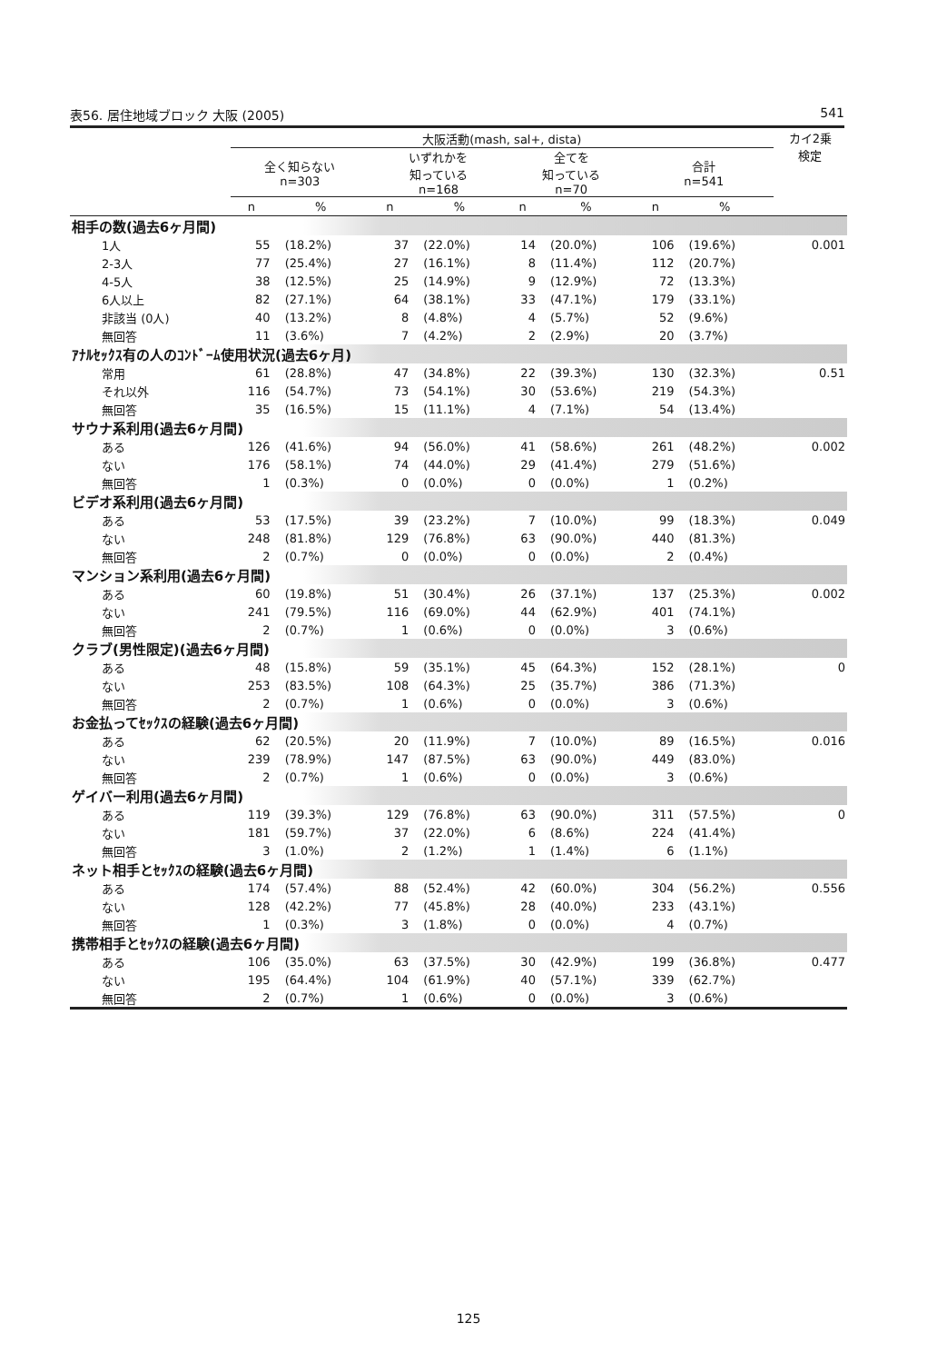表56. 居住地域ブロック 大阪 (2005) 541
| | 大阪活動(mash, sal+, dista) | | | | | | | | カイ2乗 検定 |
| --- | --- | --- | --- | --- | --- | --- | --- | --- | --- |
| | 全く知らない n=303 | | いずれかを 知っている n=168 | | 全てを 知っている n=70 | | 合計 n=541 | | |
| | n | % | n | % | n | % | n | % | |
| 相手の数(過去6ヶ月間) | | | | | | | | | |
| 1人 | 55 | (18.2%) | 37 | (22.0%) | 14 | (20.0%) | 106 | (19.6%) | 0.001 |
| 2-3人 | 77 | (25.4%) | 27 | (16.1%) | 8 | (11.4%) | 112 | (20.7%) | |
| 4-5人 | 38 | (12.5%) | 25 | (14.9%) | 9 | (12.9%) | 72 | (13.3%) | |
| 6人以上 | 82 | (27.1%) | 64 | (38.1%) | 33 | (47.1%) | 179 | (33.1%) | |
| 非該当 (0人) | 40 | (13.2%) | 8 | (4.8%) | 4 | (5.7%) | 52 | (9.6%) | |
| 無回答 | 11 | (3.6%) | 7 | (4.2%) | 2 | (2.9%) | 20 | (3.7%) | |
| ｱﾅﾙｾｯｸｽ有の人のｺﾝﾄﾞｰﾑ使用状況(過去6ヶ月) | | | | | | | | | |
| 常用 | 61 | (28.8%) | 47 | (34.8%) | 22 | (39.3%) | 130 | (32.3%) | 0.51 |
| それ以外 | 116 | (54.7%) | 73 | (54.1%) | 30 | (53.6%) | 219 | (54.3%) | |
| 無回答 | 35 | (16.5%) | 15 | (11.1%) | 4 | (7.1%) | 54 | (13.4%) | |
| サウナ系利用(過去6ヶ月間) | | | | | | | | | |
| ある | 126 | (41.6%) | 94 | (56.0%) | 41 | (58.6%) | 261 | (48.2%) | 0.002 |
| ない | 176 | (58.1%) | 74 | (44.0%) | 29 | (41.4%) | 279 | (51.6%) | |
| 無回答 | 1 | (0.3%) | 0 | (0.0%) | 0 | (0.0%) | 1 | (0.2%) | |
| ビデオ系利用(過去6ヶ月間) | | | | | | | | | |
| ある | 53 | (17.5%) | 39 | (23.2%) | 7 | (10.0%) | 99 | (18.3%) | 0.049 |
| ない | 248 | (81.8%) | 129 | (76.8%) | 63 | (90.0%) | 440 | (81.3%) | |
| 無回答 | 2 | (0.7%) | 0 | (0.0%) | 0 | (0.0%) | 2 | (0.4%) | |
| マンション系利用(過去6ヶ月間) | | | | | | | | | |
| ある | 60 | (19.8%) | 51 | (30.4%) | 26 | (37.1%) | 137 | (25.3%) | 0.002 |
| ない | 241 | (79.5%) | 116 | (69.0%) | 44 | (62.9%) | 401 | (74.1%) | |
| 無回答 | 2 | (0.7%) | 1 | (0.6%) | 0 | (0.0%) | 3 | (0.6%) | |
| クラブ(男性限定)(過去6ヶ月間) | | | | | | | | | |
| ある | 48 | (15.8%) | 59 | (35.1%) | 45 | (64.3%) | 152 | (28.1%) | 0 |
| ない | 253 | (83.5%) | 108 | (64.3%) | 25 | (35.7%) | 386 | (71.3%) | |
| 無回答 | 2 | (0.7%) | 1 | (0.6%) | 0 | (0.0%) | 3 | (0.6%) | |
| お金払ってｾｯｸｽの経験(過去6ヶ月間) | | | | | | | | | |
| ある | 62 | (20.5%) | 20 | (11.9%) | 7 | (10.0%) | 89 | (16.5%) | 0.016 |
| ない | 239 | (78.9%) | 147 | (87.5%) | 63 | (90.0%) | 449 | (83.0%) | |
| 無回答 | 2 | (0.7%) | 1 | (0.6%) | 0 | (0.0%) | 3 | (0.6%) | |
| ゲイバー利用(過去6ヶ月間) | | | | | | | | | |
| ある | 119 | (39.3%) | 129 | (76.8%) | 63 | (90.0%) | 311 | (57.5%) | 0 |
| ない | 181 | (59.7%) | 37 | (22.0%) | 6 | (8.6%) | 224 | (41.4%) | |
| 無回答 | 3 | (1.0%) | 2 | (1.2%) | 1 | (1.4%) | 6 | (1.1%) | |
| ネット相手とｾｯｸｽの経験(過去6ヶ月間) | | | | | | | | | |
| ある | 174 | (57.4%) | 88 | (52.4%) | 42 | (60.0%) | 304 | (56.2%) | 0.556 |
| ない | 128 | (42.2%) | 77 | (45.8%) | 28 | (40.0%) | 233 | (43.1%) | |
| 無回答 | 1 | (0.3%) | 3 | (1.8%) | 0 | (0.0%) | 4 | (0.7%) | |
| 携帯相手とｾｯｸｽの経験(過去6ヶ月間) | | | | | | | | | |
| ある | 106 | (35.0%) | 63 | (37.5%) | 30 | (42.9%) | 199 | (36.8%) | 0.477 |
| ない | 195 | (64.4%) | 104 | (61.9%) | 40 | (57.1%) | 339 | (62.7%) | |
| 無回答 | 2 | (0.7%) | 1 | (0.6%) | 0 | (0.0%) | 3 | (0.6%) | |
125